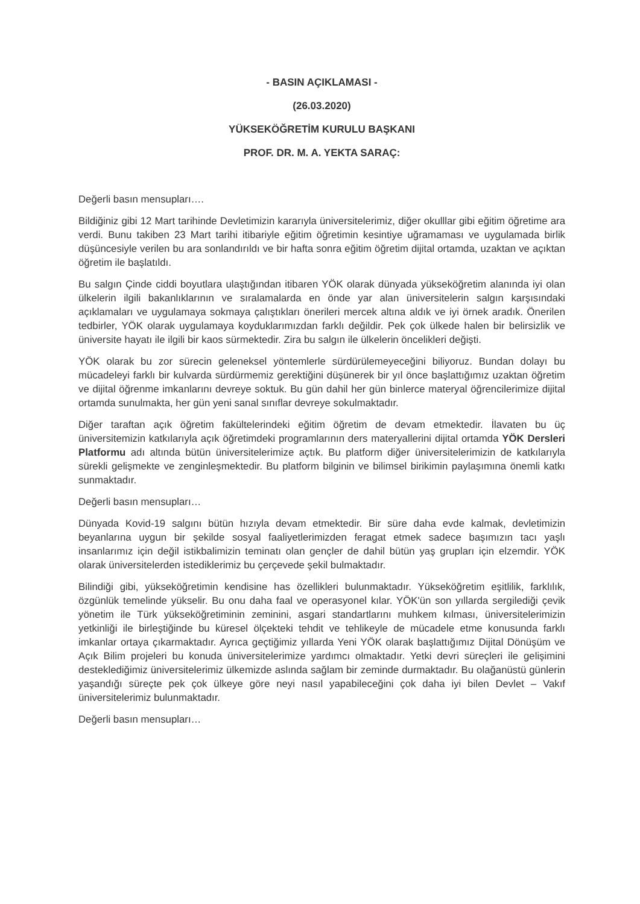- BASIN AÇIKLAMASI -
(26.03.2020)
YÜKSEKÖĞRETİM KURULU BAŞKANI
PROF. DR. M. A. YEKTA SARAÇ:
Değerli basın mensupları….
Bildiğiniz gibi 12 Mart tarihinde Devletimizin kararıyla üniversitelerimiz, diğer okulllar gibi eğitim öğretime ara verdi. Bunu takiben 23 Mart tarihi itibariyle eğitim öğretimin kesintiye uğramaması ve uygulamada birlik düşüncesiyle verilen bu ara sonlandırıldı ve bir hafta sonra eğitim öğretim dijital ortamda, uzaktan ve açıktan öğretim ile başlatıldı.
Bu salgın Çinde ciddi boyutlara ulaştığından itibaren YÖK olarak dünyada yükseköğretim alanında iyi olan ülkelerin ilgili bakanlıklarının ve sıralamalarda en önde yar alan üniversitelerin salgın karşısındaki açıklamaları ve uygulamaya sokmaya çalıştıkları önerileri mercek altına aldık ve iyi örnek aradık. Önerilen tedbirler, YÖK olarak uygulamaya koyduklarımızdan farklı değildir. Pek çok ülkede halen bir belirsizlik ve üniversite hayatı ile ilgili bir kaos sürmektedir. Zira bu salgın ile ülkelerin öncelikleri değişti.
YÖK olarak bu zor sürecin geleneksel yöntemlerle sürdürülemeyeceğini biliyoruz. Bundan dolayı bu mücadeleyi farklı bir kulvarda sürdürmemiz gerektiğini düşünerek bir yıl önce başlattığımız uzaktan öğretim ve dijital öğrenme imkanlarını devreye soktuk. Bu gün dahil her gün binlerce materyal öğrencilerimize dijital ortamda sunulmakta, her gün yeni sanal sınıflar devreye sokulmaktadır.
Diğer taraftan açık öğretim fakültelerindeki eğitim öğretim de devam etmektedir. İlavaten bu üç üniversitemizin katkılarıyla açık öğretimdeki programlarının ders materyallerini dijital ortamda YÖK Dersleri Platformu adı altında bütün üniversitelerimize açtık. Bu platform diğer üniversitelerimizin de katkılarıyla sürekli gelişmekte ve zenginleşmektedir. Bu platform bilginin ve bilimsel birikimin paylaşımına önemli katkı sunmaktadır.
Değerli basın mensupları…
Dünyada Kovid-19 salgını bütün hızıyla devam etmektedir. Bir süre daha evde kalmak, devletimizin beyanlarına uygun bir şekilde sosyal faaliyetlerimizden feragat etmek sadece başımızın tacı yaşlı insanlarımız için değil istikbalimizin teminatı olan gençler de dahil bütün yaş grupları için elzemdir. YÖK olarak üniversitelerden istediklerimiz bu çerçevede şekil bulmaktadır.
Bilindiği gibi, yükseköğretimin kendisine has özellikleri bulunmaktadır. Yükseköğretim eşitlilik, farklılık, özgünlük temelinde yükselir. Bu onu daha faal ve operasyonel kılar. YÖK'ün son yıllarda sergilediği çevik yönetim ile Türk yükseköğretiminin zeminini, asgari standartlarını muhkem kılması, üniversitelerimizin yetkinliği ile birleştiğinde bu küresel ölçekteki tehdit ve tehlikeyle de mücadele etme konusunda farklı imkanlar ortaya çıkarmaktadır. Ayrıca geçtiğimiz yıllarda Yeni YÖK olarak başlattığımız Dijital Dönüşüm ve Açık Bilim projeleri bu konuda üniversitelerimize yardımcı olmaktadır. Yetki devri süreçleri ile gelişimini desteklediğimiz üniversitelerimiz ülkemizde aslında sağlam bir zeminde durmaktadır. Bu olağanüstü günlerin yaşandığı süreçte pek çok ülkeye göre neyi nasıl yapabileceğini çok daha iyi bilen Devlet – Vakıf üniversitelerimiz bulunmaktadır.
Değerli basın mensupları…